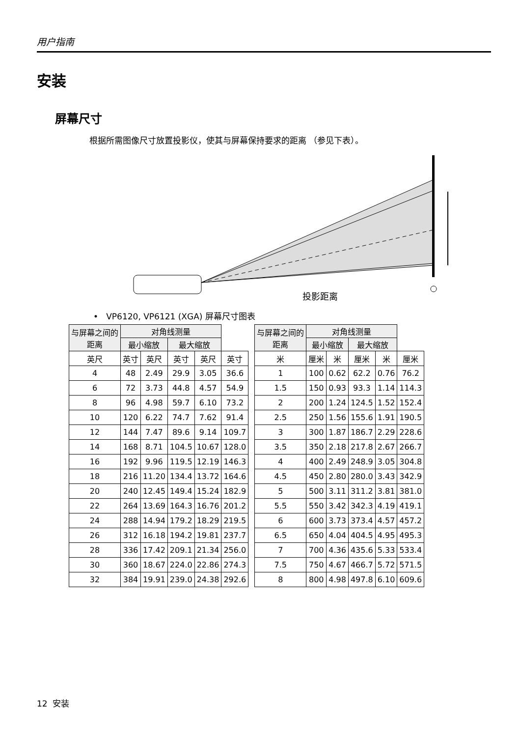用户指南
安装
屏幕尺寸
根据所需图像尺寸放置投影仪，使其与屏幕保持要求的距离 （参见下表）。
投影距离
• VP6120, VP6121 (XGA) 屏幕尺寸图表
| 与屏幕之间的 距离 | 对角线测量 | | | | |
| --- | --- | --- | --- | --- | --- |
| | 最小缩放 | | 最大缩放 | | |
| 英尺 | 英寸 | 英尺 | 英寸 | 英尺 | 英寸 |
| 4 | 48 | 2.49 | 29.9 | 3.05 | 36.6 |
| 6 | 72 | 3.73 | 44.8 | 4.57 | 54.9 |
| 8 | 96 | 4.98 | 59.7 | 6.10 | 73.2 |
| 10 | 120 | 6.22 | 74.7 | 7.62 | 91.4 |
| 12 | 144 | 7.47 | 89.6 | 9.14 | 109.7 |
| 14 | 168 | 8.71 | 104.5 | 10.67 | 128.0 |
| 16 | 192 | 9.96 | 119.5 | 12.19 | 146.3 |
| 18 | 216 | 11.20 | 134.4 | 13.72 | 164.6 |
| 20 | 240 | 12.45 | 149.4 | 15.24 | 182.9 |
| 22 | 264 | 13.69 | 164.3 | 16.76 | 201.2 |
| 24 | 288 | 14.94 | 179.2 | 18.29 | 219.5 |
| 26 | 312 | 16.18 | 194.2 | 19.81 | 237.7 |
| 28 | 336 | 17.42 | 209.1 | 21.34 | 256.0 |
| 30 | 360 | 18.67 | 224.0 | 22.86 | 274.3 |
| 32 | 384 | 19.91 | 239.0 | 24.38 | 292.6 |
| 与屏幕之间的 距离 | 对角线测量 | | | | |
| --- | --- | --- | --- | --- | --- |
| | 最小缩放 | | 最大缩放 | | |
| 米 | 厘米 | 米 | 厘米 | 米 | 厘米 |
| 1 | 100 | 0.62 | 62.2 | 0.76 | 76.2 |
| 1.5 | 150 | 0.93 | 93.3 | 1.14 | 114.3 |
| 2 | 200 | 1.24 | 124.5 | 1.52 | 152.4 |
| 2.5 | 250 | 1.56 | 155.6 | 1.91 | 190.5 |
| 3 | 300 | 1.87 | 186.7 | 2.29 | 228.6 |
| 3.5 | 350 | 2.18 | 217.8 | 2.67 | 266.7 |
| 4 | 400 | 2.49 | 248.9 | 3.05 | 304.8 |
| 4.5 | 450 | 2.80 | 280.0 | 3.43 | 342.9 |
| 5 | 500 | 3.11 | 311.2 | 3.81 | 381.0 |
| 5.5 | 550 | 3.42 | 342.3 | 4.19 | 419.1 |
| 6 | 600 | 3.73 | 373.4 | 4.57 | 457.2 |
| 6.5 | 650 | 4.04 | 404.5 | 4.95 | 495.3 |
| 7 | 700 | 4.36 | 435.6 | 5.33 | 533.4 |
| 7.5 | 750 | 4.67 | 466.7 | 5.72 | 571.5 |
| 8 | 800 | 4.98 | 497.8 | 6.10 | 609.6 |
12 安装